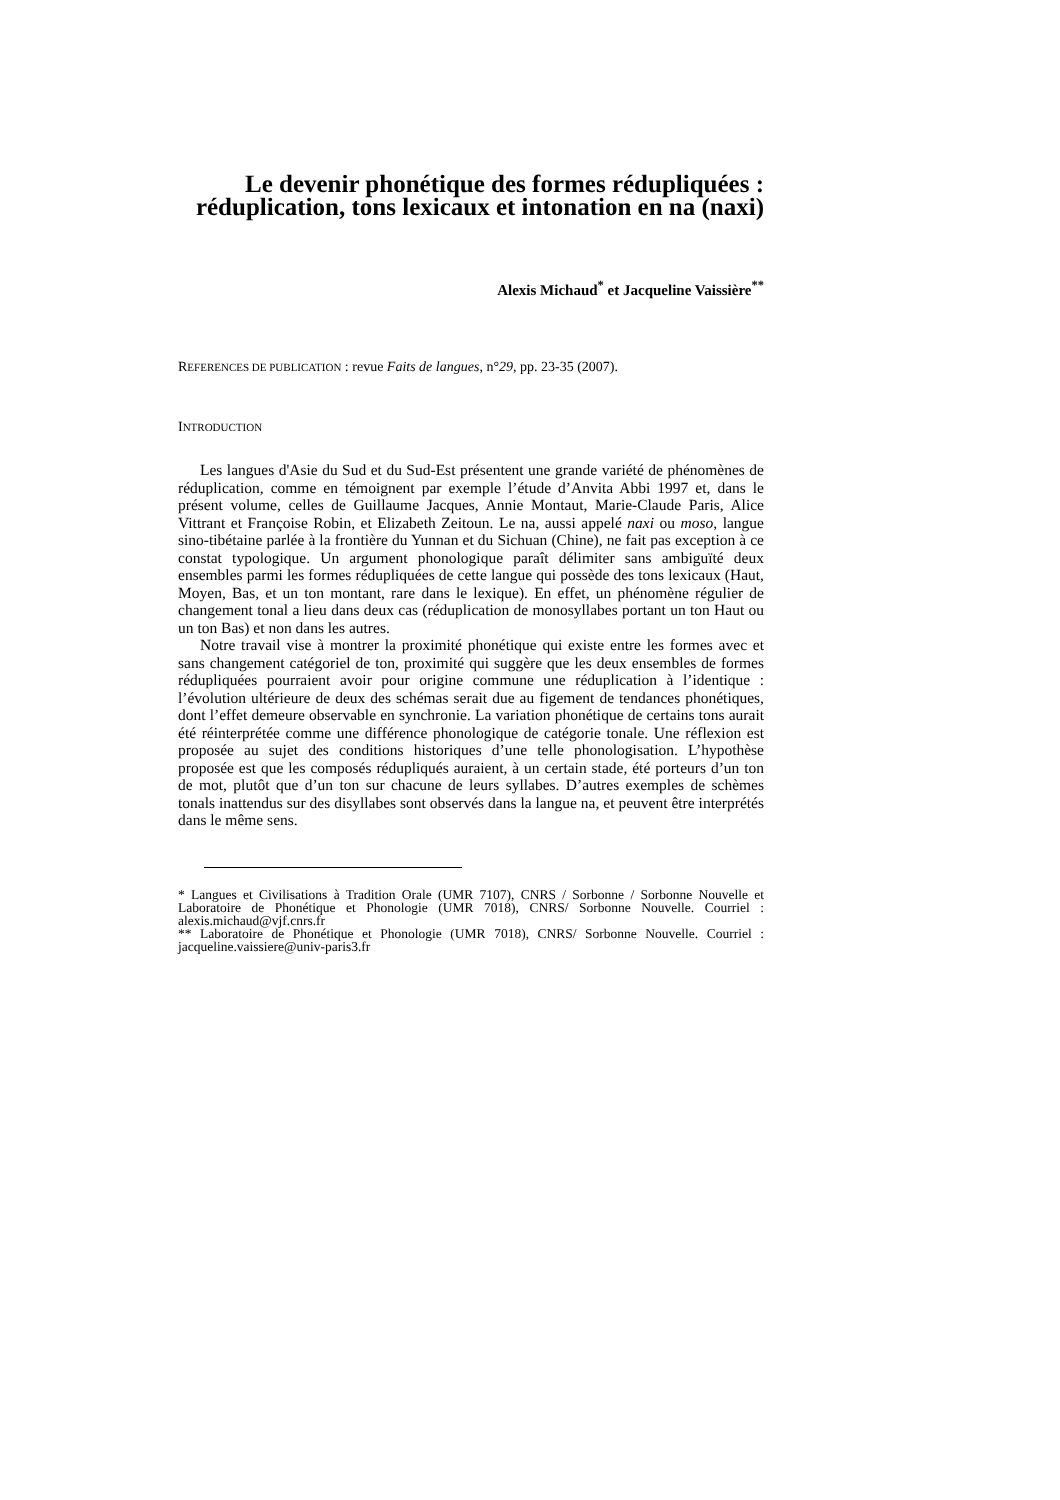Le devenir phonétique des formes rédupliquées :
réduplication, tons lexicaux et intonation en na (naxi)
Alexis Michaud<sup>*</sup> et Jacqueline Vaissière<sup>**</sup>
REFERENCES DE PUBLICATION : revue Faits de langues, n°29, pp. 23-35 (2007).
INTRODUCTION
Les langues d'Asie du Sud et du Sud-Est présentent une grande variété de phénomènes de réduplication, comme en témoignent par exemple l’étude d’Anvita Abbi 1997 et, dans le présent volume, celles de Guillaume Jacques, Annie Montaut, Marie-Claude Paris, Alice Vittrant et Françoise Robin, et Elizabeth Zeitoun. Le na, aussi appelé naxi ou moso, langue sino-tibétaine parlée à la frontière du Yunnan et du Sichuan (Chine), ne fait pas exception à ce constat typologique. Un argument phonologique paraît délimiter sans ambiguïté deux ensembles parmi les formes rédupliquées de cette langue qui possède des tons lexicaux (Haut, Moyen, Bas, et un ton montant, rare dans le lexique). En effet, un phénomène régulier de changement tonal a lieu dans deux cas (réduplication de monosyllabes portant un ton Haut ou un ton Bas) et non dans les autres.
Notre travail vise à montrer la proximité phonétique qui existe entre les formes avec et sans changement catégoriel de ton, proximité qui suggère que les deux ensembles de formes rédupliquées pourraient avoir pour origine commune une réduplication à l’identique : l’évolution ultérieure de deux des schémas serait due au figement de tendances phonétiques, dont l’effet demeure observable en synchronie. La variation phonétique de certains tons aurait été réinterprétée comme une différence phonologique de catégorie tonale. Une réflexion est proposée au sujet des conditions historiques d’une telle phonologisation. L’hypothèse proposée est que les composés rédupliqués auraient, à un certain stade, été porteurs d’un ton de mot, plutôt que d’un ton sur chacune de leurs syllabes. D’autres exemples de schèmes tonals inattendus sur des disyllabes sont observés dans la langue na, et peuvent être interprétés dans le même sens.
* Langues et Civilisations à Tradition Orale (UMR 7107), CNRS / Sorbonne / Sorbonne Nouvelle et Laboratoire de Phonétique et Phonologie (UMR 7018), CNRS/ Sorbonne Nouvelle. Courriel : alexis.michaud@vjf.cnrs.fr
** Laboratoire de Phonétique et Phonologie (UMR 7018), CNRS/ Sorbonne Nouvelle. Courriel : jacqueline.vaissiere@univ-paris3.fr